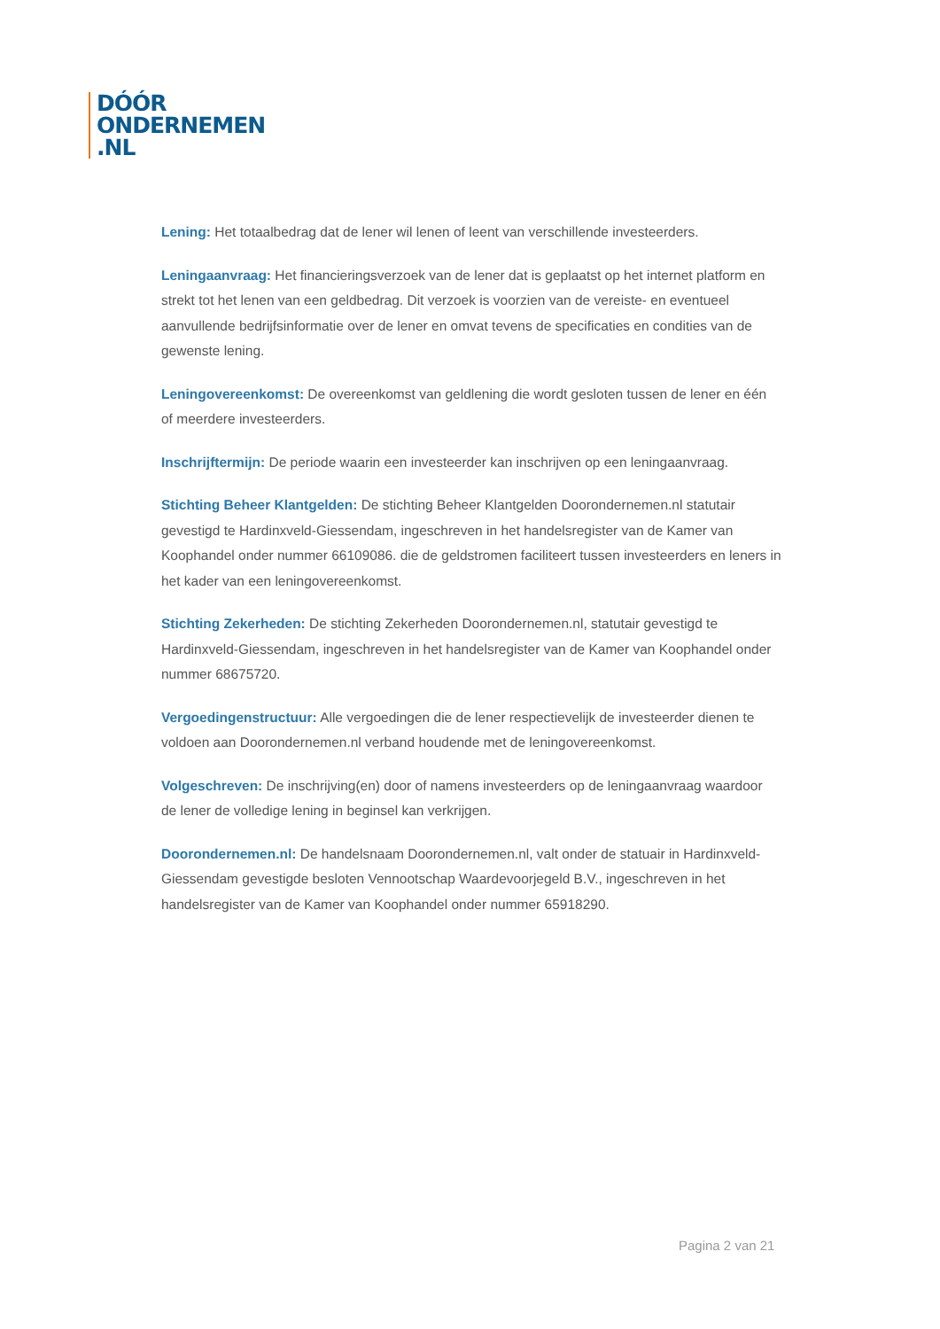DÓÓR
ONDERNEMEN
.NL
Lening: Het totaalbedrag dat de lener wil lenen of leent van verschillende investeerders.
Leningaanvraag: Het financieringsverzoek van de lener dat is geplaatst op het internet platform en strekt tot het lenen van een geldbedrag. Dit verzoek is voorzien van de vereiste- en eventueel aanvullende bedrijfsinformatie over de lener en omvat tevens de specificaties en condities van de gewenste lening.
Leningovereenkomst: De overeenkomst van geldlening die wordt gesloten tussen de lener en één of meerdere investeerders.
Inschrijftermijn: De periode waarin een investeerder kan inschrijven op een leningaanvraag.
Stichting Beheer Klantgelden: De stichting Beheer Klantgelden Doorondernemen.nl statutair gevestigd te Hardinxveld-Giessendam, ingeschreven in het handelsregister van de Kamer van Koophandel onder nummer 66109086. die de geldstromen faciliteert tussen investeerders en leners in het kader van een leningovereenkomst.
Stichting Zekerheden: De stichting Zekerheden Doorondernemen.nl, statutair gevestigd te Hardinxveld-Giessendam, ingeschreven in het handelsregister van de Kamer van Koophandel onder nummer 68675720.
Vergoedingenstructuur: Alle vergoedingen die de lener respectievelijk de investeerder dienen te voldoen aan Doorondernemen.nl verband houdende met de leningovereenkomst.
Volgeschreven: De inschrijving(en) door of namens investeerders op de leningaanvraag waardoor de lener de volledige lening in beginsel kan verkrijgen.
Doorondernemen.nl: De handelsnaam Doorondernemen.nl, valt onder de statuair in Hardinxveld-Giessendam gevestigde besloten Vennootschap Waardevoorjegeld B.V., ingeschreven in het handelsregister van de Kamer van Koophandel onder nummer 65918290.
Pagina 2 van 21